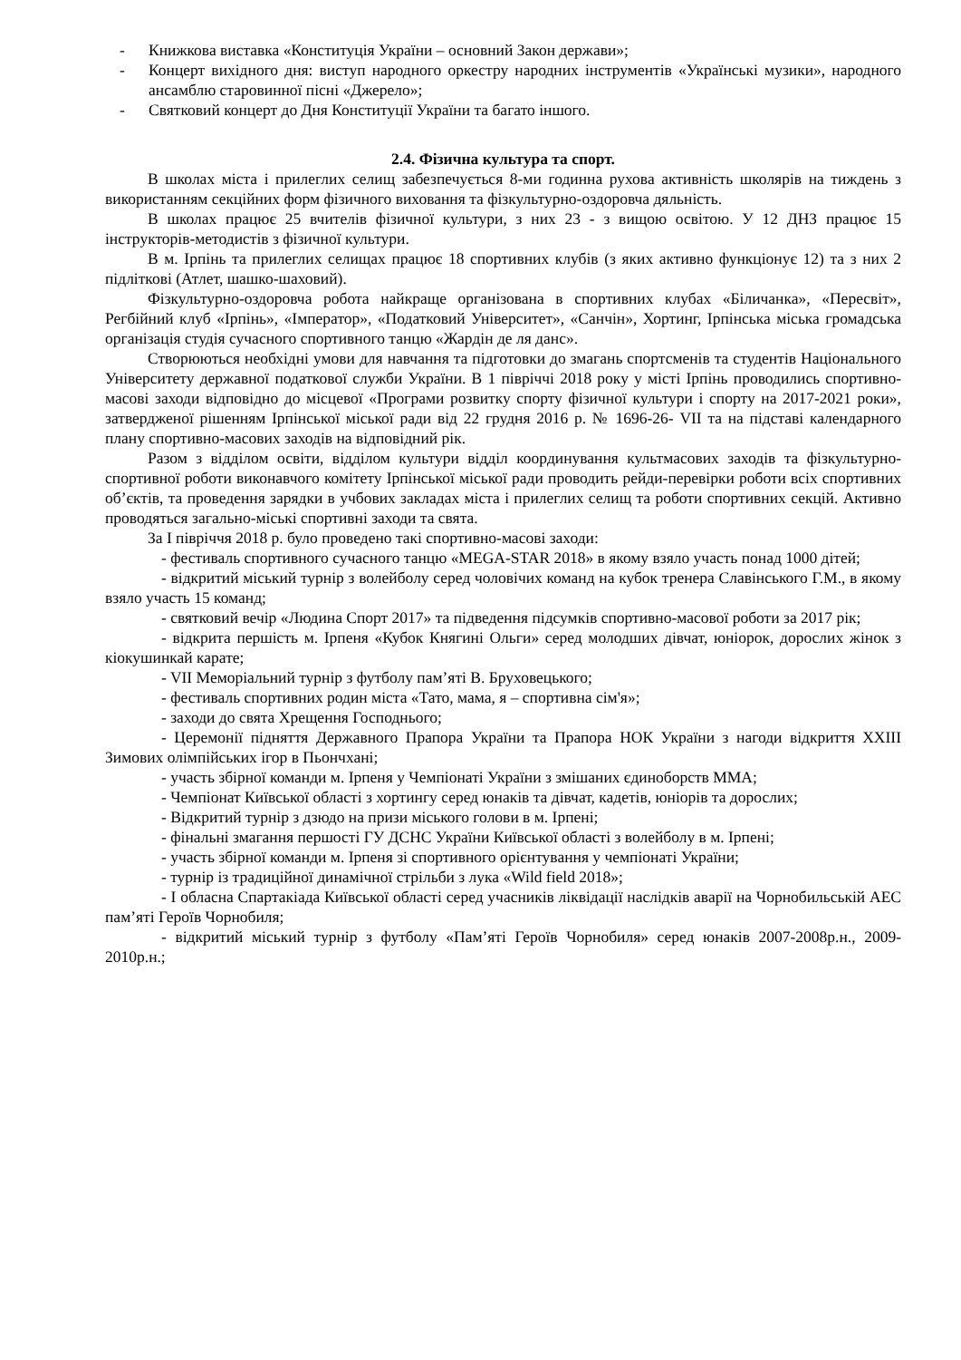- Книжкова виставка «Конституція України – основний Закон держави»;
- Концерт вихідного дня: виступ народного оркестру народних інструментів «Українські музики», народного ансамблю старовинної пісні «Джерело»;
- Святковий концерт до Дня Конституції України та багато іншого.
2.4. Фізична культура та спорт.
В школах міста і прилеглих селищ забезпечується 8-ми годинна рухова активність школярів на тиждень з використанням секційних форм фізичного виховання та фізкультурно-оздоровча дяльність.
В школах працює 25 вчителів фізичної культури, з них 23 - з вищою освітою. У 12 ДНЗ працює 15 інструкторів-методистів з фізичної культури.
В м. Ірпінь та прилеглих селищах працює 18 спортивних клубів (з яких активно функціонує 12) та з них 2 підліткові (Атлет, шашко-шаховий).
Фізкультурно-оздоровча робота найкраще організована в спортивних клубах «Біличанка», «Пересвіт», Регбійний клуб «Ірпінь», «Імператор», «Податковий Університет», «Санчін», Хортинг, Ірпінська міська громадська організація студія сучасного спортивного танцю «Жардін де ля данс».
Створюються необхідні умови для навчання та підготовки до змагань спортсменів та студентів Національного Університету державної податкової служби України. В 1 півріччі 2018 року у місті Ірпінь проводились спортивно-масові заходи відповідно до місцевої «Програми розвитку спорту фізичної культури і спорту на 2017-2021 роки», затвердженої рішенням Ірпінської міської ради від 22 грудня 2016 р. № 1696-26- VII та на підставі календарного плану спортивно-масових заходів на відповідний рік.
Разом з відділом освіти, відділом культури відділ координування культмасових заходів та фізкультурно-спортивної роботи виконавчого комітету Ірпінської міської ради проводить рейди-перевірки роботи всіх спортивних об’єктів, та проведення зарядки в учбових закладах міста і прилеглих селищ та роботи спортивних секцій. Активно проводяться загально-міські спортивні заходи та свята.
За І півріччя 2018 р. було проведено такі спортивно-масові заходи:
- фестиваль спортивного сучасного танцю «MEGA-STAR 2018» в якому взяло участь понад 1000 дітей;
- відкритий міський турнір з волейболу серед чоловічих команд на кубок тренера Славінського Г.М., в якому взяло участь 15 команд;
- святковий вечір «Людина Спорт 2017» та підведення підсумків спортивно-масової роботи за 2017 рік;
- відкрита першість м. Ірпеня «Кубок Княгині Ольги» серед молодших дівчат, юніорок, дорослих жінок з кіокушинкай карате;
- VII Меморіальний турнір з футболу пам’яті В. Бруховецького;
- фестиваль спортивних родин міста «Тато, мама, я – спортивна сім'я»;
- заходи до свята Хрещення Господнього;
- Церемонії підняття Державного Прапора України та Прапора НОК України з нагоди відкриття XXIII Зимових олімпійських ігор в Пьончхані;
- участь збірної команди м. Ірпеня у Чемпіонаті України з змішаних єдиноборств ММА;
- Чемпіонат Київської області з хортингу серед юнаків та дівчат, кадетів, юніорів та дорослих;
- Відкритий турнір з дзюдо на призи міського голови в м. Ірпені;
- фінальні змагання першості ГУ ДСНС України Київської області з волейболу в м. Ірпені;
- участь збірної команди м. Ірпеня зі спортивного орієнтування у чемпіонаті України;
- турнір із традиційної динамічної стрільби з лука «Wild field 2018»;
- І обласна Спартакіада Київської області серед учасників ліквідації наслідків аварії на Чорнобильській АЕС пам’яті Героїв Чорнобиля;
- відкритий міський турнір з футболу «Пам’яті Героїв Чорнобиля» серед юнаків 2007-2008р.н., 2009-2010р.н.;